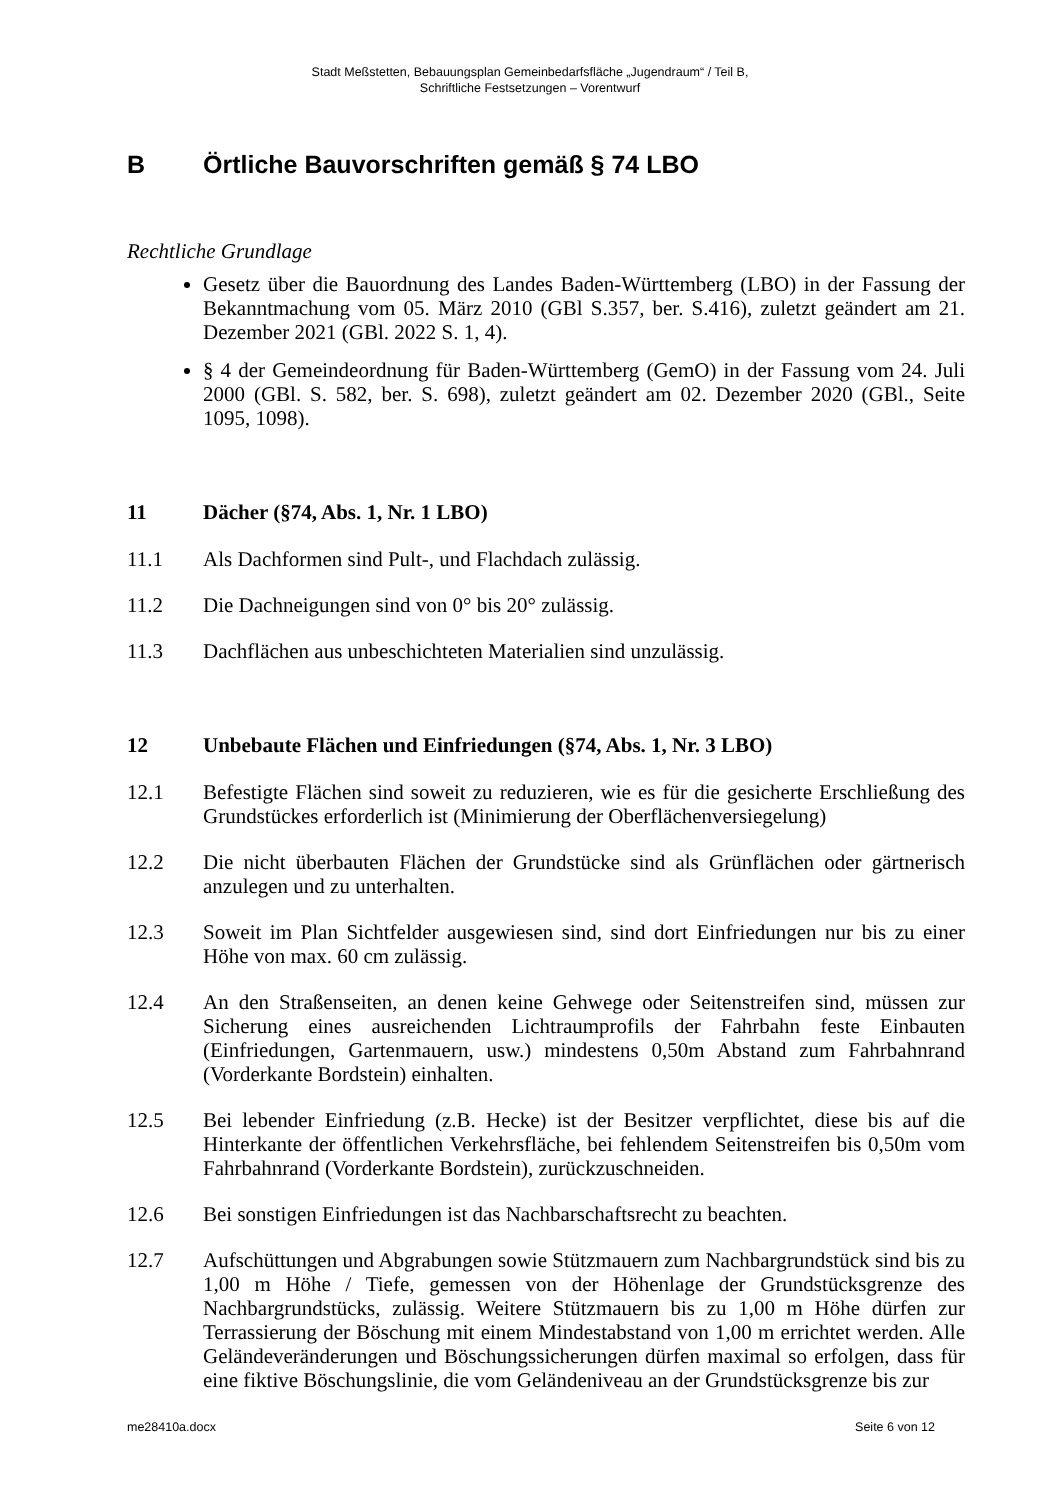Stadt Meßstetten, Bebauungsplan Gemeinbedarfsfläche „Jugendraum“ / Teil B,
Schriftliche Festsetzungen – Vorentwurf
B Örtliche Bauvorschriften gemäß § 74 LBO
Rechtliche Grundlage
Gesetz über die Bauordnung des Landes Baden-Württemberg (LBO) in der Fassung der Bekanntmachung vom 05. März 2010 (GBl S.357, ber. S.416), zuletzt geändert am 21. Dezember 2021 (GBl. 2022 S. 1, 4).
§ 4 der Gemeindeordnung für Baden-Württemberg (GemO) in der Fassung vom 24. Juli 2000 (GBl. S. 582, ber. S. 698), zuletzt geändert am 02. Dezember 2020 (GBl., Seite 1095, 1098).
11 Dächer (§74, Abs. 1, Nr. 1 LBO)
11.1 Als Dachformen sind Pult-, und Flachdach zulässig.
11.2 Die Dachneigungen sind von 0° bis 20° zulässig.
11.3 Dachflächen aus unbeschichteten Materialien sind unzulässig.
12 Unbebaute Flächen und Einfriedungen (§74, Abs. 1, Nr. 3 LBO)
12.1 Befestigte Flächen sind soweit zu reduzieren, wie es für die gesicherte Erschließung des Grundstückes erforderlich ist (Minimierung der Oberflächenversiegelung)
12.2 Die nicht überbauten Flächen der Grundstücke sind als Grünflächen oder gärtnerisch anzulegen und zu unterhalten.
12.3 Soweit im Plan Sichtfelder ausgewiesen sind, sind dort Einfriedungen nur bis zu einer Höhe von max. 60 cm zulässig.
12.4 An den Straßenseiten, an denen keine Gehwege oder Seitenstreifen sind, müssen zur Sicherung eines ausreichenden Lichtraumprofils der Fahrbahn feste Einbauten (Einfriedungen, Gartenmauern, usw.) mindestens 0,50m Abstand zum Fahrbahnrand (Vorderkante Bordstein) einhalten.
12.5 Bei lebender Einfriedung (z.B. Hecke) ist der Besitzer verpflichtet, diese bis auf die Hinterkante der öffentlichen Verkehrsfläche, bei fehlendem Seitenstreifen bis 0,50m vom Fahrbahnrand (Vorderkante Bordstein), zurückzuschneiden.
12.6 Bei sonstigen Einfriedungen ist das Nachbarschaftsrecht zu beachten.
12.7 Aufschüttungen und Abgrabungen sowie Stützmauern zum Nachbargrundstück sind bis zu 1,00 m Höhe / Tiefe, gemessen von der Höhenlage der Grundstücksgrenze des Nachbargrundstücks, zulässig. Weitere Stützmauern bis zu 1,00 m Höhe dürfen zur Terrassierung der Böschung mit einem Mindestabstand von 1,00 m errichtet werden. Alle Geländeveränderungen und Böschungssicherungen dürfen maximal so erfolgen, dass für eine fiktive Böschungslinie, die vom Geländeniveau an der Grundstücksgrenze bis zur
me28410a.docx Seite 6 von 12